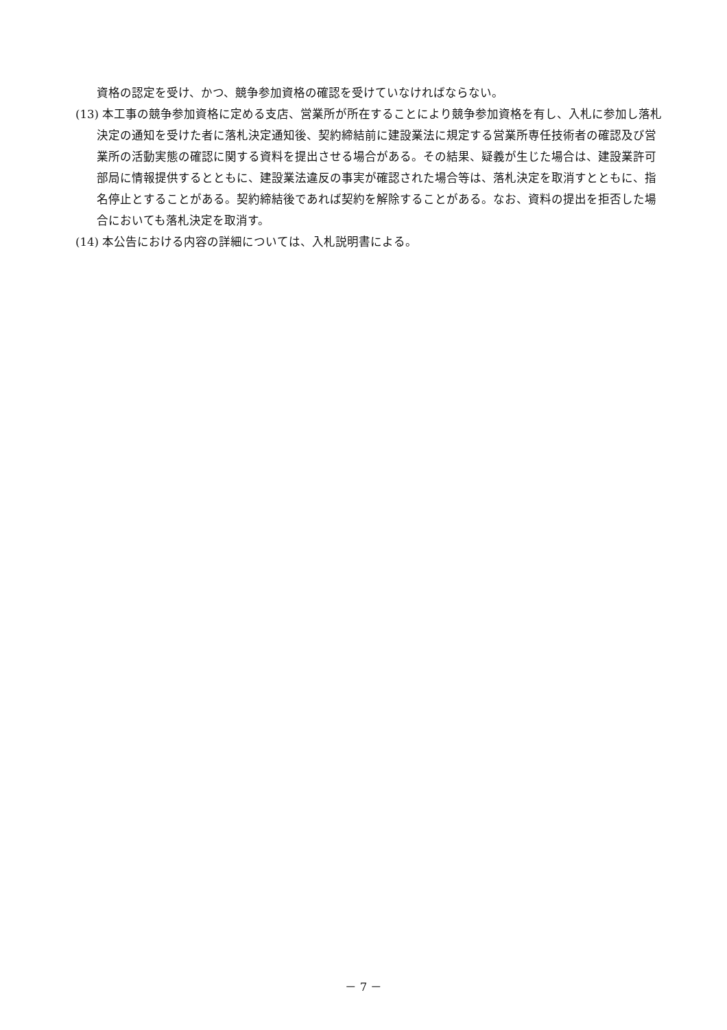資格の認定を受け、かつ、競争参加資格の確認を受けていなければならない。
(13) 本工事の競争参加資格に定める支店、営業所が所在することにより競争参加資格を有し、入札に参加し落札決定の通知を受けた者に落札決定通知後、契約締結前に建設業法に規定する営業所専任技術者の確認及び営業所の活動実態の確認に関する資料を提出させる場合がある。その結果、疑義が生じた場合は、建設業許可部局に情報提供するとともに、建設業法違反の事実が確認された場合等は、落札決定を取消すとともに、指名停止とすることがある。契約締結後であれば契約を解除することがある。なお、資料の提出を拒否した場合においても落札決定を取消す。
(14) 本公告における内容の詳細については、入札説明書による。
－ 7 －